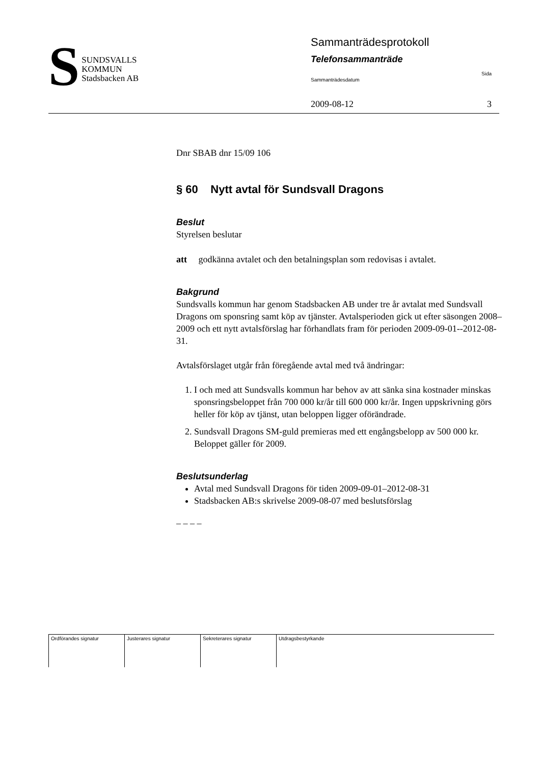S
SUNDSVALLS
KOMMUN
Stadsbacken AB
Sammanträdesprotokoll
Telefonsammanträde
Sammanträdesdatum Sida
2009-08-12 3
Dnr SBAB dnr 15/09 106
§ 60 Nytt avtal för Sundsvall Dragons
Beslut
Styrelsen beslutar
att godkänna avtalet och den betalningsplan som redovisas i avtalet.
Bakgrund
Sundsvalls kommun har genom Stadsbacken AB under tre år avtalat med Sundsvall Dragons om sponsring samt köp av tjänster. Avtalsperioden gick ut efter säsongen 2008–2009 och ett nytt avtalsförslag har förhandlats fram för perioden 2009-09-01--2012-08-31.
Avtalsförslaget utgår från föregående avtal med två ändringar:
1. I och med att Sundsvalls kommun har behov av att sänka sina kostnader minskas sponsringsbeloppet från 700 000 kr/år till 600 000 kr/år. Ingen uppskrivning görs heller för köp av tjänst, utan beloppen ligger oförändrade.
2. Sundsvall Dragons SM-guld premieras med ett engångsbelopp av 500 000 kr. Beloppet gäller för 2009.
Beslutsunderlag
Avtal med Sundsvall Dragons för tiden 2009-09-01–2012-08-31
Stadsbacken AB:s skrivelse 2009-08-07 med beslutsförslag
– – – –
| Ordförandes signatur | Justerares signatur | Sekreterares signatur | Utdragsbestyrkande |